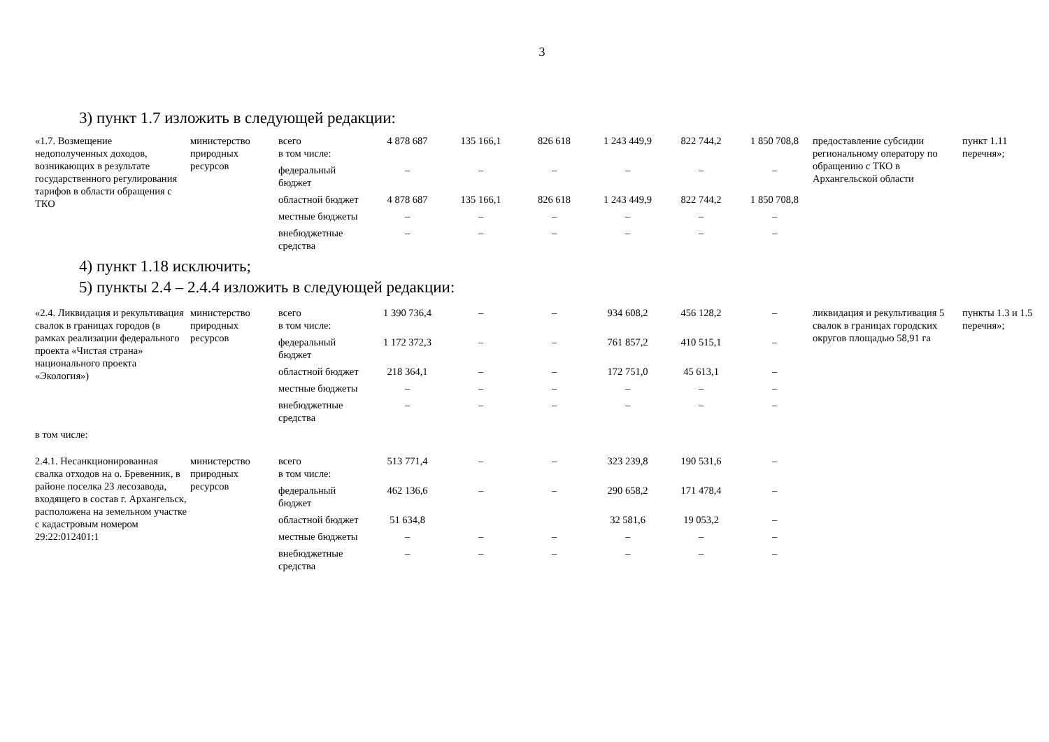3
3) пункт 1.7 изложить в следующей редакции:
| «1.7. Возмещение недополученных доходов, возникающих в результате государственного регулирования тарифов в области обращения с ТКО | министерство природных ресурсов | всего в том числе: | 4 878 687 | 135 166,1 | 826 618 | 1 243 449,9 | 822 744,2 | 1 850 708,8 | предоставление субсидии региональному оператору по обращению с ТКО в Архангельской области | пункт 1.11 перечня»; |
| | | федеральный бюджет | – | – | – | – | – | – | | |
| | | областной бюджет | 4 878 687 | 135 166,1 | 826 618 | 1 243 449,9 | 822 744,2 | 1 850 708,8 | | |
| | | местные бюджеты | – | – | – | – | – | – | | |
| | | внебюджетные средства | – | – | – | – | – | – | | |
4) пункт 1.18 исключить;
5) пункты 2.4 – 2.4.4 изложить в следующей редакции:
| «2.4. Ликвидация и рекультивация свалок в границах городов (в рамках реализации федерального проекта «Чистая страна» национального проекта «Экология») | министерство природных ресурсов | всего в том числе: | 1 390 736,4 | – | – | 934 608,2 | 456 128,2 | – | ликвидация и рекультивация 5 свалок в границах городских округов площадью 58,91 га | пункты 1.3 и 1.5 перечня»; |
| | | федеральный бюджет | 1 172 372,3 | – | – | 761 857,2 | 410 515,1 | – | | |
| | | областной бюджет | 218 364,1 | – | – | 172 751,0 | 45 613,1 | – | | |
| | | местные бюджеты | – | – | – | – | – | – | | |
| | | внебюджетные средства | – | – | – | – | – | – | | |
| в том числе: | | | | | | | | | | |
| 2.4.1. Несанкционированная свалка отходов на о. Бревенник, в районе поселка 23 лесозавода, входящего в состав г. Архангельск, расположена на земельном участке с кадастровым номером 29:22:012401:1 | министерство природных ресурсов | всего в том числе: | 513 771,4 | – | – | 323 239,8 | 190 531,6 | – | | |
| | | федеральный бюджет | 462 136,6 | – | – | 290 658,2 | 171 478,4 | – | | |
| | | областной бюджет | 51 634,8 | | | 32 581,6 | 19 053,2 | – | | |
| | | местные бюджеты | – | – | – | – | – | – | | |
| | | внебюджетные средства | – | – | – | – | – | – | | |